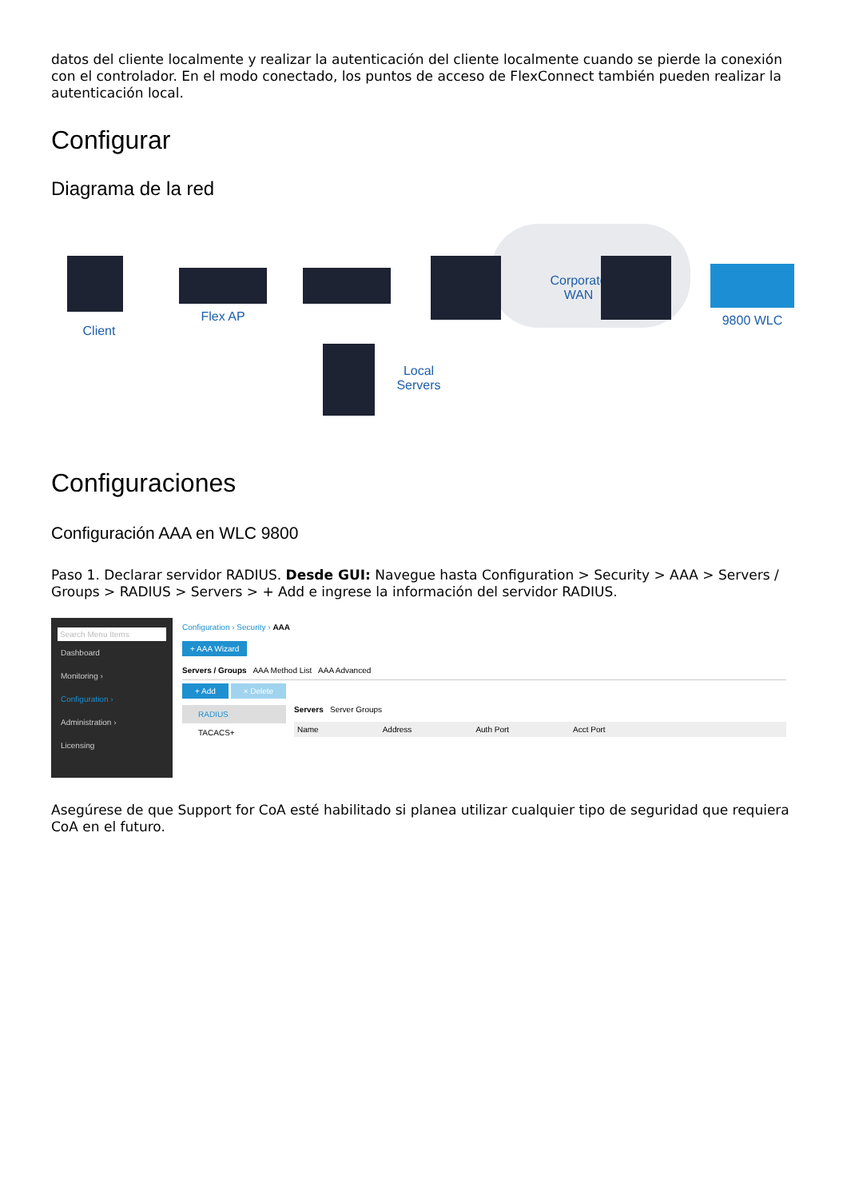datos del cliente localmente y realizar la autenticación del cliente localmente cuando se pierde la conexión con el controlador. En el modo conectado, los puntos de acceso de FlexConnect también pueden realizar la autenticación local.
Configurar
Diagrama de la red
Client
Flex AP
Local
Servers
Corporate
WAN
9800 WLC
Configuraciones
Configuración AAA en WLC 9800
Paso 1. Declarar servidor RADIUS. Desde GUI: Navegue hasta Configuration > Security > AAA > Servers / Groups > RADIUS > Servers > + Add e ingrese la información del servidor RADIUS.
Search Menu Items
Dashboard
Monitoring ›
Configuration ›
Administration ›
Licensing
Configuration › Security › AAA
+ AAA Wizard
Servers / Groups AAA Method List AAA Advanced
+ Add × Delete
RADIUS
TACACS+
Servers Server Groups
Name Address Auth Port Acct Port
Asegúrese de que Support for CoA esté habilitado si planea utilizar cualquier tipo de seguridad que requiera CoA en el futuro.